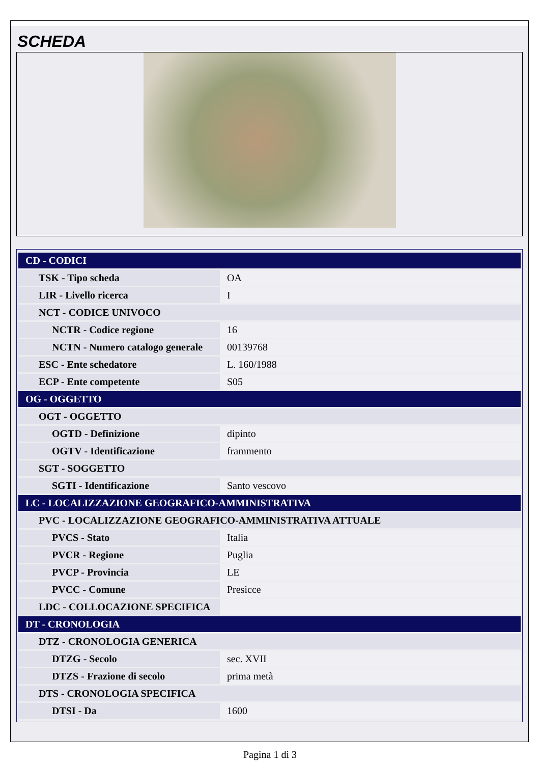SCHEDA
| CD - CODICI | |
| TSK - Tipo scheda | OA |
| LIR - Livello ricerca | I |
| NCT - CODICE UNIVOCO | |
| NCTR - Codice regione | 16 |
| NCTN - Numero catalogo generale | 00139768 |
| ESC - Ente schedatore | L. 160/1988 |
| ECP - Ente competente | S05 |
| OG - OGGETTO | |
| OGT - OGGETTO | |
| OGTD - Definizione | dipinto |
| OGTV - Identificazione | frammento |
| SGT - SOGGETTO | |
| SGTI - Identificazione | Santo vescovo |
| LC - LOCALIZZAZIONE GEOGRAFICO-AMMINISTRATIVA | |
| PVC - LOCALIZZAZIONE GEOGRAFICO-AMMINISTRATIVA ATTUALE | |
| PVCS - Stato | Italia |
| PVCR - Regione | Puglia |
| PVCP - Provincia | LE |
| PVCC - Comune | Presicce |
| LDC - COLLOCAZIONE SPECIFICA | |
| DT - CRONOLOGIA | |
| DTZ - CRONOLOGIA GENERICA | |
| DTZG - Secolo | sec. XVII |
| DTZS - Frazione di secolo | prima metà |
| DTS - CRONOLOGIA SPECIFICA | |
| DTSI - Da | 1600 |
Pagina 1 di 3